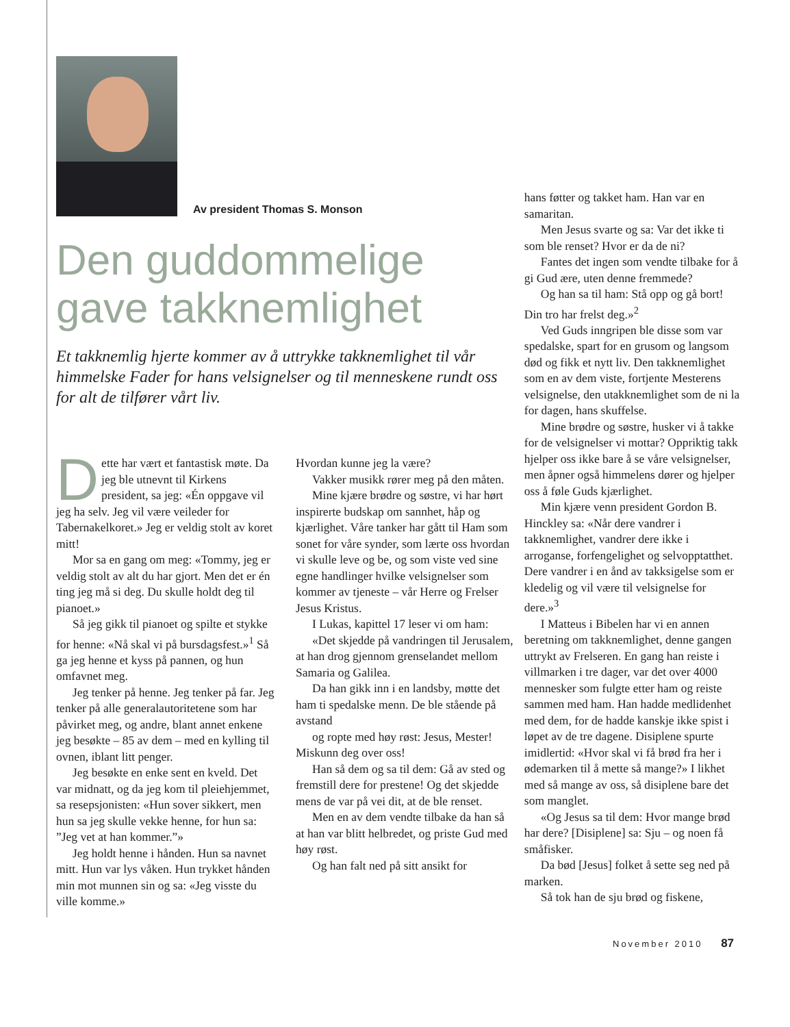Av president Thomas S. Monson
Den guddommelige gave takknemlighet
Et takknemlig hjerte kommer av å uttrykke takknemlighet til vår himmelske Fader for hans velsignelser og til menneskene rundt oss for alt de tilfører vårt liv.
Dette har vært et fantastisk møte. Da jeg ble utnevnt til Kirkens president, sa jeg: «Én oppgave vil jeg ha selv. Jeg vil være veileder for Tabernakelkoret.» Jeg er veldig stolt av koret mitt!
Mor sa en gang om meg: «Tommy, jeg er veldig stolt av alt du har gjort. Men det er én ting jeg må si deg. Du skulle holdt deg til pianoet.»
Så jeg gikk til pianoet og spilte et stykke for henne: «Nå skal vi på bursdagsfest.»<sup>1</sup> Så ga jeg henne et kyss på pannen, og hun omfavnet meg.
Jeg tenker på henne. Jeg tenker på far. Jeg tenker på alle generalautoritetene som har påvirket meg, og andre, blant annet enkene jeg besøkte – 85 av dem – med en kylling til ovnen, iblant litt penger.
Jeg besøkte en enke sent en kveld. Det var midnatt, og da jeg kom til pleiehjemmet, sa resepsjonisten: «Hun sover sikkert, men hun sa jeg skulle vekke henne, for hun sa: ”Jeg vet at han kommer.”»
Jeg holdt henne i hånden. Hun sa navnet mitt. Hun var lys våken. Hun trykket hånden min mot munnen sin og sa: «Jeg visste du ville komme.»
Hvordan kunne jeg la være?
Vakker musikk rører meg på den måten.
Mine kjære brødre og søstre, vi har hørt inspirerte budskap om sannhet, håp og kjærlighet. Våre tanker har gått til Ham som sonet for våre synder, som lærte oss hvordan vi skulle leve og be, og som viste ved sine egne handlinger hvilke velsignelser som kommer av tjeneste – vår Herre og Frelser Jesus Kristus.
I Lukas, kapittel 17 leser vi om ham:
«Det skjedde på vandringen til Jerusalem, at han drog gjennom grenselandet mellom Samaria og Galilea.
Da han gikk inn i en landsby, møtte det ham ti spedalske menn. De ble stående på avstand
og ropte med høy røst: Jesus, Mester! Miskunn deg over oss!
Han så dem og sa til dem: Gå av sted og fremstill dere for prestene! Og det skjedde mens de var på vei dit, at de ble renset.
Men en av dem vendte tilbake da han så at han var blitt helbredet, og priste Gud med høy røst.
Og han falt ned på sitt ansikt for
hans føtter og takket ham. Han var en samaritan.
Men Jesus svarte og sa: Var det ikke ti som ble renset? Hvor er da de ni?
Fantes det ingen som vendte tilbake for å gi Gud ære, uten denne fremmede?
Og han sa til ham: Stå opp og gå bort! Din tro har frelst deg.»<sup>2</sup>
Ved Guds inngripen ble disse som var spedalske, spart for en grusom og langsom død og fikk et nytt liv. Den takknemlighet som en av dem viste, fortjente Mesterens velsignelse, den utakknemlighet som de ni la for dagen, hans skuffelse.
Mine brødre og søstre, husker vi å takke for de velsignelser vi mottar? Oppriktig takk hjelper oss ikke bare å se våre velsignelser, men åpner også himmelens dører og hjelper oss å føle Guds kjærlighet.
Min kjære venn president Gordon B. Hinckley sa: «Når dere vandrer i takknemlighet, vandrer dere ikke i arroganse, forfengelighet og selvopptatthet. Dere vandrer i en ånd av takksigelse som er kledelig og vil være til velsignelse for dere.»<sup>3</sup>
I Matteus i Bibelen har vi en annen beretning om takknemlighet, denne gangen uttrykt av Frelseren. En gang han reiste i villmarken i tre dager, var det over 4000 mennesker som fulgte etter ham og reiste sammen med ham. Han hadde medlidenhet med dem, for de hadde kanskje ikke spist i løpet av de tre dagene. Disiplene spurte imidlertid: «Hvor skal vi få brød fra her i ødemarken til å mette så mange?» I likhet med så mange av oss, så disiplene bare det som manglet.
«Og Jesus sa til dem: Hvor mange brød har dere? [Disiplene] sa: Sju – og noen få småfisker.
Da bød [Jesus] folket å sette seg ned på marken.
Så tok han de sju brød og fiskene,
November 2010 87